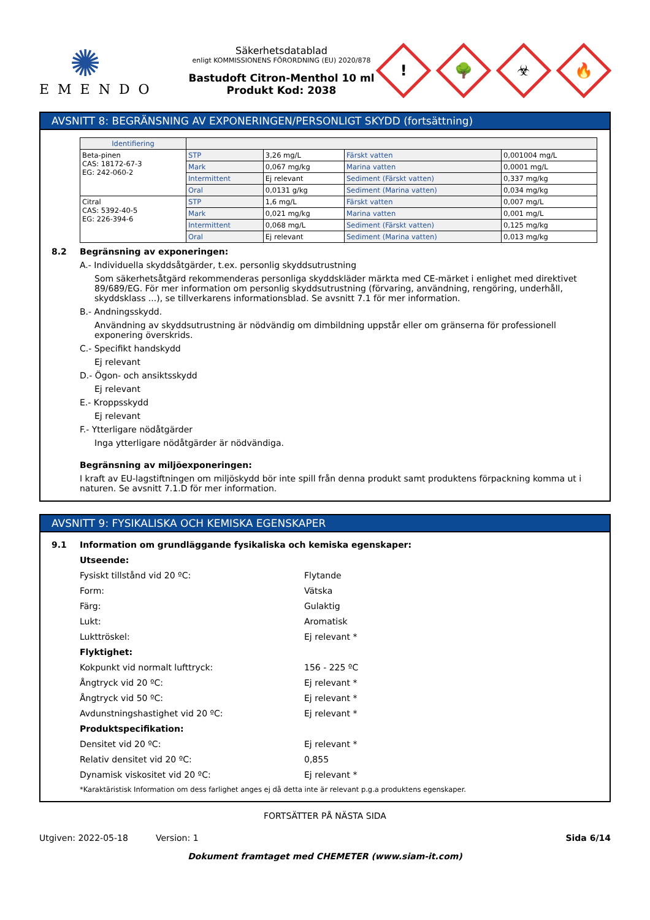✺
EMENDO
Säkerhetsdatablad
enligt KOMMISSIONENS FÖRORDNING (EU) 2020/878
Bastudoft Citron-Menthol 10 ml
Produkt Kod: 2038
!
🌳
☣
🔥
AVSNITT 8: BEGRÄNSNING AV EXPONERINGEN/PERSONLIGT SKYDD (fortsättning)
| Identifiering | | | | |
| --- | --- | --- | --- | --- |
| Beta-pinen CAS: 18172-67-3 EG: 242-060-2 | STP | 3,26 mg/L | Färskt vatten | 0,001004 mg/L |
| | Mark | 0,067 mg/kg | Marina vatten | 0,0001 mg/L |
| | Intermittent | Ej relevant | Sediment (Färskt vatten) | 0,337 mg/kg |
| | Oral | 0,0131 g/kg | Sediment (Marina vatten) | 0,034 mg/kg |
| Citral CAS: 5392-40-5 EG: 226-394-6 | STP | 1,6 mg/L | Färskt vatten | 0,007 mg/L |
| | Mark | 0,021 mg/kg | Marina vatten | 0,001 mg/L |
| | Intermittent | 0,068 mg/L | Sediment (Färskt vatten) | 0,125 mg/kg |
| | Oral | Ej relevant | Sediment (Marina vatten) | 0,013 mg/kg |
8.2 Begränsning av exponeringen:
A.- Individuella skyddsåtgärder, t.ex. personlig skyddsutrustning
Som säkerhetsåtgärd rekommenderas personliga skyddskläder märkta med CE-märket i enlighet med direktivet 89/689/EG. För mer information om personlig skyddsutrustning (förvaring, användning, rengöring, underhåll, skyddsklass ...), se tillverkarens informationsblad. Se avsnitt 7.1 för mer information.
B.- Andningsskydd.
Användning av skyddsutrustning är nödvändig om dimbildning uppstår eller om gränserna för professionell exponering överskrids.
C.- Specifikt handskydd
Ej relevant
D.- Ögon- och ansiktsskydd
Ej relevant
E.- Kroppsskydd
Ej relevant
F.- Ytterligare nödåtgärder
Inga ytterligare nödåtgärder är nödvändiga.
Begränsning av miljöexponeringen:
I kraft av EU-lagstiftningen om miljöskydd bör inte spill från denna produkt samt produktens förpackning komma ut i naturen. Se avsnitt 7.1.D för mer information.
AVSNITT 9: FYSIKALISKA OCH KEMISKA EGENSKAPER
9.1 Information om grundläggande fysikaliska och kemiska egenskaper:
Utseende:
Fysiskt tillstånd vid 20 ºC: Flytande
Form: Vätska
Färg: Gulaktig
Lukt: Aromatisk
Lukttröskel: Ej relevant *
Flyktighet:
Kokpunkt vid normalt lufttryck: 156 - 225 ºC
Ångtryck vid 20 ºC: Ej relevant *
Ångtryck vid 50 ºC: Ej relevant *
Avdunstningshastighet vid 20 ºC: Ej relevant *
Produktspecifikation:
Densitet vid 20 ºC: Ej relevant *
Relativ densitet vid 20 ºC: 0,855
Dynamisk viskositet vid 20 ºC: Ej relevant *
*Karaktäristisk Information om dess farlighet anges ej då detta inte är relevant p.g.a produktens egenskaper.
FORTSÄTTER PÅ NÄSTA SIDA
Utgiven: 2022-05-18 Version: 1 Sida 6/14
Dokument framtaget med CHEMETER (www.siam-it.com)